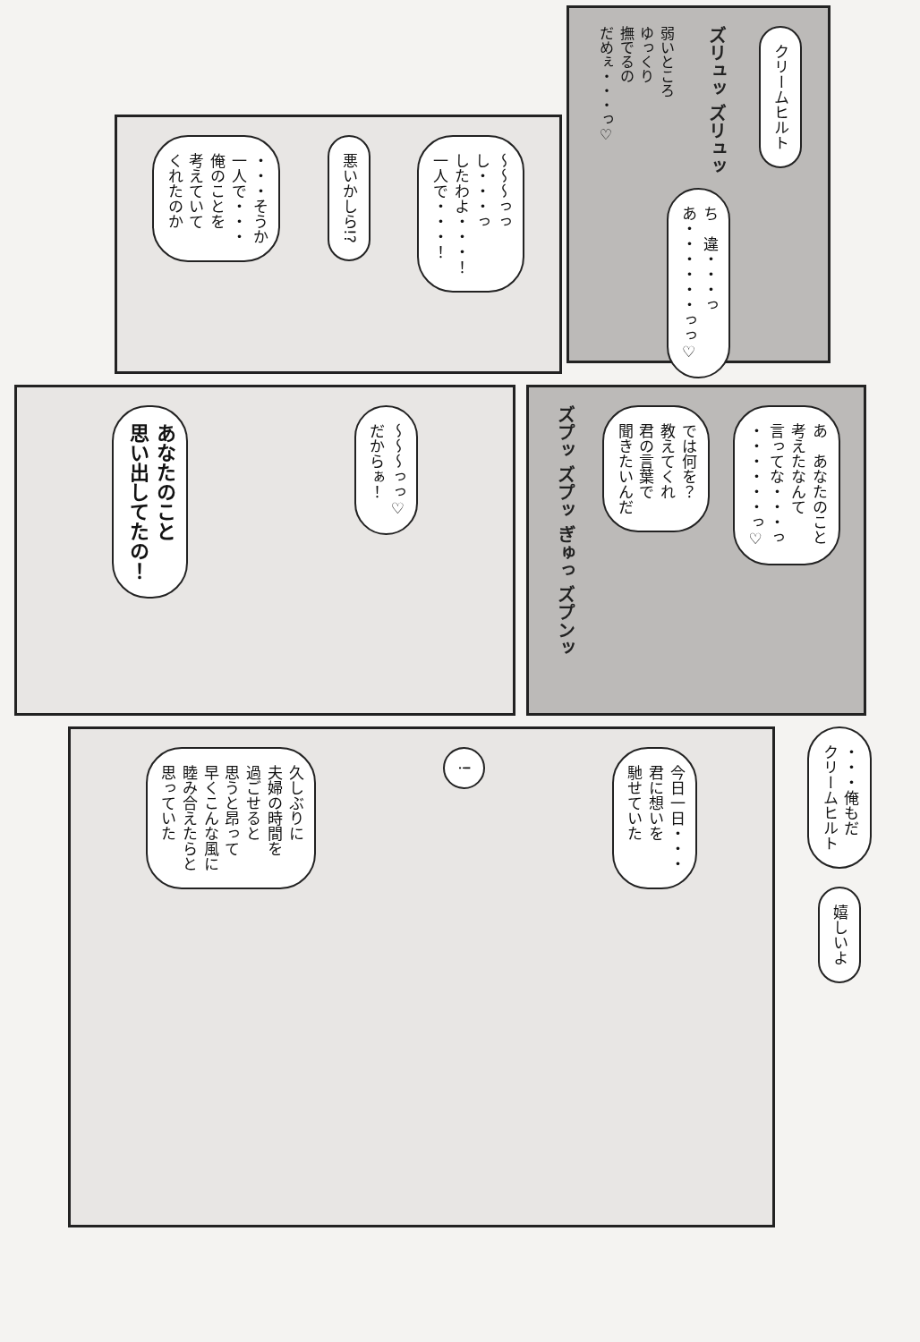クリームヒルト
ズリュッ ズリュッ
弱いところ
ゆっくり
撫でるの
だめぇ・・・っ♡
ち　違・・・っ
あ・・・・・・っっ♡
～～～っっ
し・・・っ
したわよ・・・！
一人で・・・！
悪いかしら!?
・・・そうか
一人で・・・
俺のことを
考えていて
くれたのか
あ　あなたのこと
考えたなんて
言ってな・・・っ
・・・・・・っ♡
では何を？
教えてくれ
君の言葉で
聞きたいんだ
ズプッ ズプッ ぎゅっ ズプンッ
～～～っっ♡
だからぁ！
あなたのこと
思い出してたの！
・・・俺もだ
クリームヒルト
嬉しいよ
今日一日・・・
君に想いを
馳せていた
!
久しぶりに
夫婦の時間を
過ごせると
思うと昂って
早くこんな風に
睦み合えたらと
思っていた